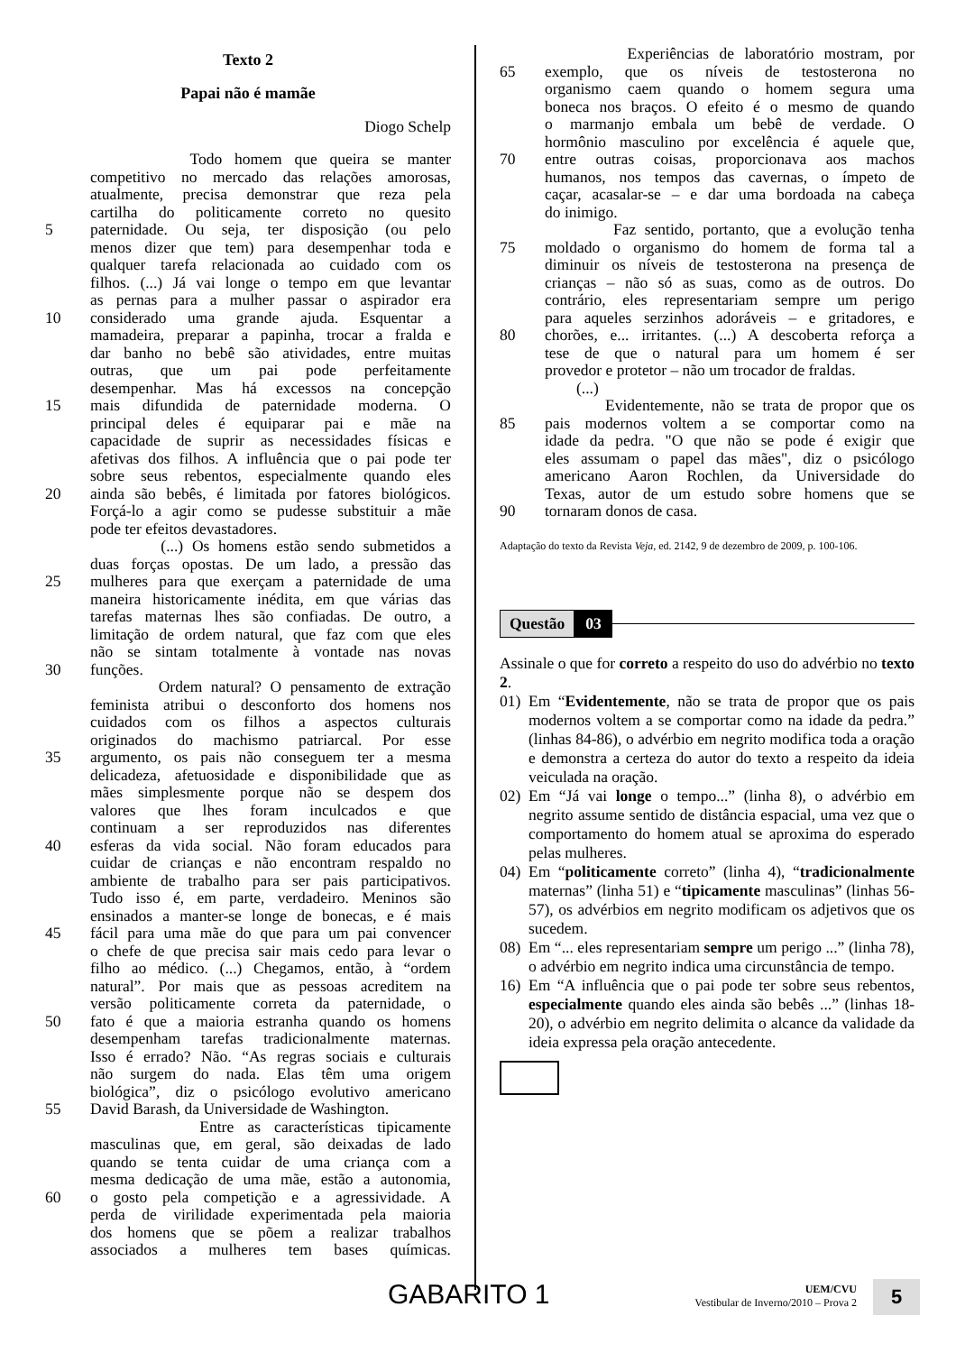Texto 2
Papai não é mamãe
Diogo Schelp
Todo homem que queira se manter
competitivo no mercado das relações amorosas,
atualmente, precisa demonstrar que reza pela
cartilha do politicamente correto no quesito
5 paternidade. Ou seja, ter disposição (ou pelo
menos dizer que tem) para desempenhar toda e
qualquer tarefa relacionada ao cuidado com os
filhos. (...) Já vai longe o tempo em que levantar
as pernas para a mulher passar o aspirador era
10 considerado uma grande ajuda. Esquentar a
mamadeira, preparar a papinha, trocar a fralda e
dar banho no bebê são atividades, entre muitas
outras, que um pai pode perfeitamente
desempenhar. Mas há excessos na concepção
15 mais difundida de paternidade moderna. O
principal deles é equiparar pai e mãe na
capacidade de suprir as necessidades físicas e
afetivas dos filhos. A influência que o pai pode ter
sobre seus rebentos, especialmente quando eles
20 ainda são bebês, é limitada por fatores biológicos.
Forçá-lo a agir como se pudesse substituir a mãe
pode ter efeitos devastadores.
(...) Os homens estão sendo submetidos a
duas forças opostas. De um lado, a pressão das
25 mulheres para que exerçam a paternidade de uma
maneira historicamente inédita, em que várias das
tarefas maternas lhes são confiadas. De outro, a
limitação de ordem natural, que faz com que eles
não se sintam totalmente à vontade nas novas
30 funções.
Ordem natural? O pensamento de extração
feminista atribui o desconforto dos homens nos
cuidados com os filhos a aspectos culturais
originados do machismo patriarcal. Por esse
35 argumento, os pais não conseguem ter a mesma
delicadeza, afetuosidade e disponibilidade que as
mães simplesmente porque não se despem dos
valores que lhes foram inculcados e que
continuam a ser reproduzidos nas diferentes
40 esferas da vida social. Não foram educados para
cuidar de crianças e não encontram respaldo no
ambiente de trabalho para ser pais participativos.
Tudo isso é, em parte, verdadeiro. Meninos são
ensinados a manter-se longe de bonecas, e é mais
45 fácil para uma mãe do que para um pai convencer
o chefe de que precisa sair mais cedo para levar o
filho ao médico. (...) Chegamos, então, à “ordem
natural”. Por mais que as pessoas acreditem na
versão politicamente correta da paternidade, o
50 fato é que a maioria estranha quando os homens
desempenham tarefas tradicionalmente maternas.
Isso é errado? Não. “As regras sociais e culturais
não surgem do nada. Elas têm uma origem
biológica”, diz o psicólogo evolutivo americano
55 David Barash, da Universidade de Washington.
Entre as características tipicamente
masculinas que, em geral, são deixadas de lado
quando se tenta cuidar de uma criança com a
mesma dedicação de uma mãe, estão a autonomia,
60 o gosto pela competição e a agressividade. A
perda de virilidade experimentada pela maioria
dos homens que se põem a realizar trabalhos
associados a mulheres tem bases químicas.
Experiências de laboratório mostram, por
65 exemplo, que os níveis de testosterona no
organismo caem quando o homem segura uma
boneca nos braços. O efeito é o mesmo de quando
o marmanjo embala um bebê de verdade. O
hormônio masculino por excelência é aquele que,
70 entre outras coisas, proporcionava aos machos
humanos, nos tempos das cavernas, o ímpeto de
caçar, acasalar-se – e dar uma bordoada na cabeça
do inimigo.
Faz sentido, portanto, que a evolução tenha
75 moldado o organismo do homem de forma tal a
diminuir os níveis de testosterona na presença de
crianças – não só as suas, como as de outros. Do
contrário, eles representariam sempre um perigo
para aqueles serzinhos adoráveis – e gritadores, e
80 chorões, e... irritantes. (...) A descoberta reforça a
tese de que o natural para um homem é ser
provedor e protetor – não um trocador de fraldas.
(...)
Evidentemente, não se trata de propor que os
85 pais modernos voltem a se comportar como na
idade da pedra. "O que não se pode é exigir que
eles assumam o papel das mães", diz o psicólogo
americano Aaron Rochlen, da Universidade do
Texas, autor de um estudo sobre homens que se
90 tornaram donos de casa.
Adaptação do texto da Revista Veja, ed. 2142, 9 de dezembro de 2009, p. 100-106.
Questão 03
Assinale o que for correto a respeito do uso do advérbio no texto 2.
01)
Em “Evidentemente, não se trata de propor que os pais modernos voltem a se comportar como na idade da pedra.” (linhas 84-86), o advérbio em negrito modifica toda a oração e demonstra a certeza do autor do texto a respeito da ideia veiculada na oração.
02)
Em “Já vai longe o tempo...” (linha 8), o advérbio em negrito assume sentido de distância espacial, uma vez que o comportamento do homem atual se aproxima do esperado pelas mulheres.
04)
Em “politicamente correto” (linha 4), “tradicionalmente maternas” (linha 51) e “tipicamente masculinas” (linhas 56-57), os advérbios em negrito modificam os adjetivos que os sucedem.
08)
Em “... eles representariam sempre um perigo ...” (linha 78), o advérbio em negrito indica uma circunstância de tempo.
16)
Em “A influência que o pai pode ter sobre seus rebentos, especialmente quando eles ainda são bebês ...” (linhas 18-20), o advérbio em negrito delimita o alcance da validade da ideia expressa pela oração antecedente.
GABARITO 1
UEM/CVU
Vestibular de Inverno/2010 – Prova 2
5